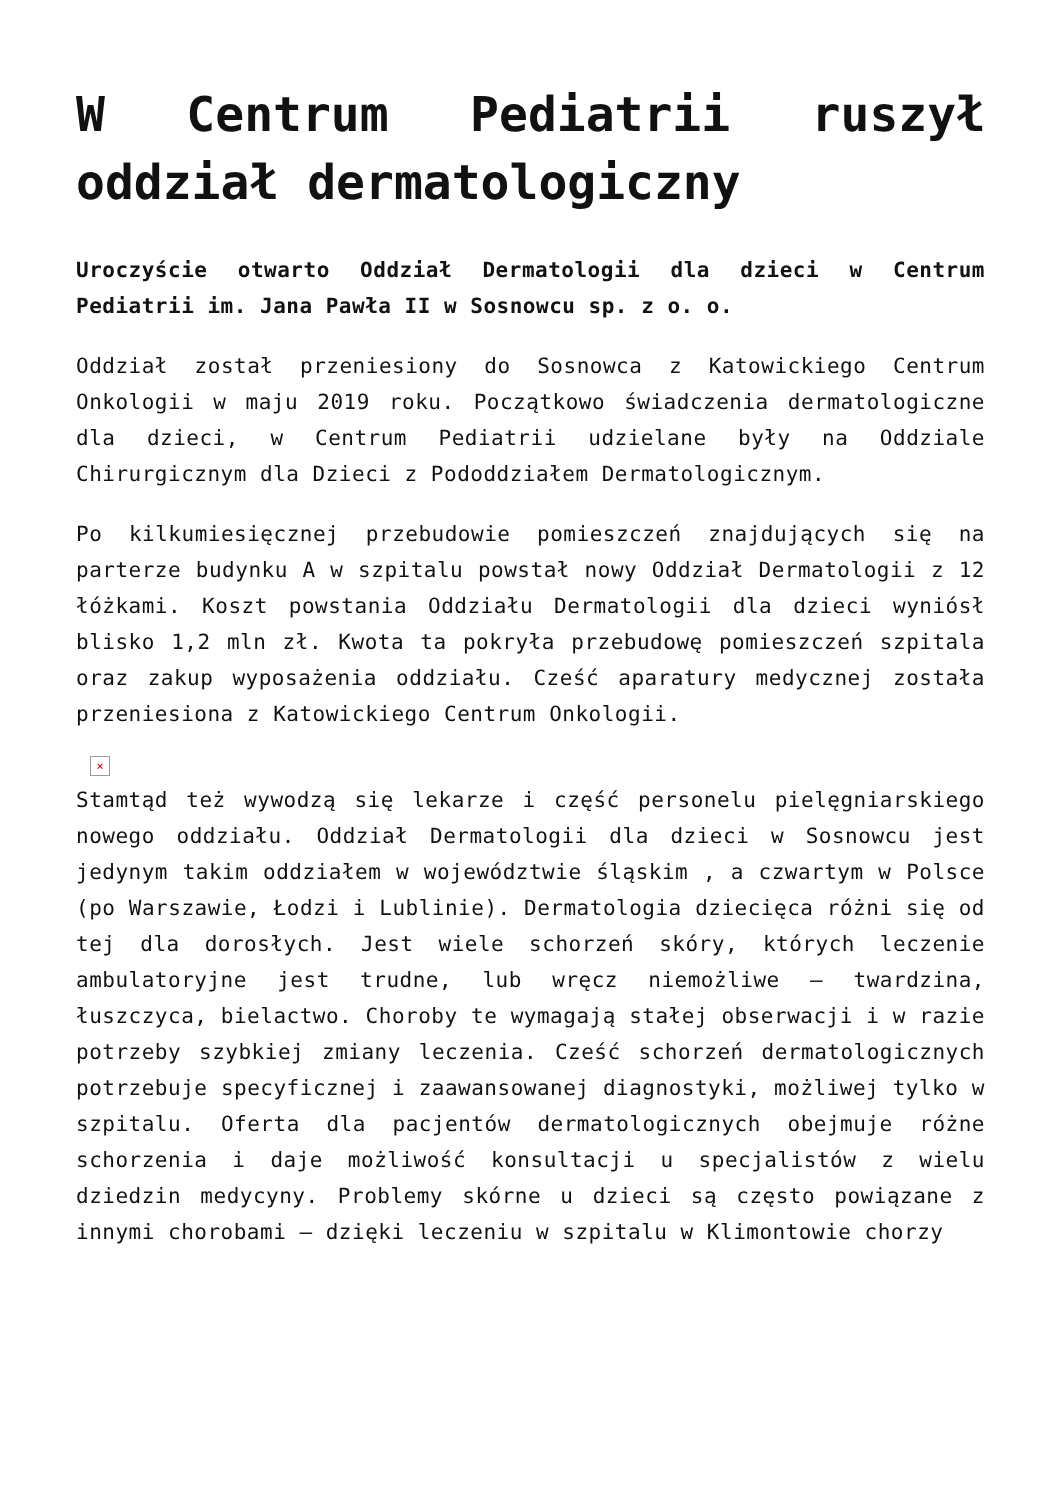W Centrum Pediatrii ruszył oddział dermatologiczny
Uroczyście otwarto Oddział Dermatologii dla dzieci w Centrum Pediatrii im. Jana Pawła II w Sosnowcu sp. z o. o.
Oddział został przeniesiony do Sosnowca z Katowickiego Centrum Onkologii w maju 2019 roku. Początkowo świadczenia dermatologiczne dla dzieci, w Centrum Pediatrii udzielane były na Oddziale Chirurgicznym dla Dzieci z Pododdziałem Dermatologicznym.
Po kilkumiesięcznej przebudowie pomieszczeń znajdujących się na parterze budynku A w szpitalu powstał nowy Oddział Dermatologii z 12 łóżkami. Koszt powstania Oddziału Dermatologii dla dzieci wyniósł blisko 1,2 mln zł. Kwota ta pokryła przebudowę pomieszczeń szpitala oraz zakup wyposażenia oddziału. Cześć aparatury medycznej została przeniesiona z Katowickiego Centrum Onkologii.
×
Stamtąd też wywodzą się lekarze i część personelu pielęgniarskiego nowego oddziału. Oddział Dermatologii dla dzieci w Sosnowcu jest jedynym takim oddziałem w województwie śląskim , a czwartym w Polsce (po Warszawie, Łodzi i Lublinie). Dermatologia dziecięca różni się od tej dla dorosłych. Jest wiele schorzeń skóry, których leczenie ambulatoryjne jest trudne, lub wręcz niemożliwe – twardzina, łuszczyca, bielactwo. Choroby te wymagają stałej obserwacji i w razie potrzeby szybkiej zmiany leczenia. Cześć schorzeń dermatologicznych potrzebuje specyficznej i zaawansowanej diagnostyki, możliwej tylko w szpitalu. Oferta dla pacjentów dermatologicznych obejmuje różne schorzenia i daje możliwość konsultacji u specjalistów z wielu dziedzin medycyny. Problemy skórne u dzieci są często powiązane z innymi chorobami – dzięki leczeniu w szpitalu w Klimontowie chorzy